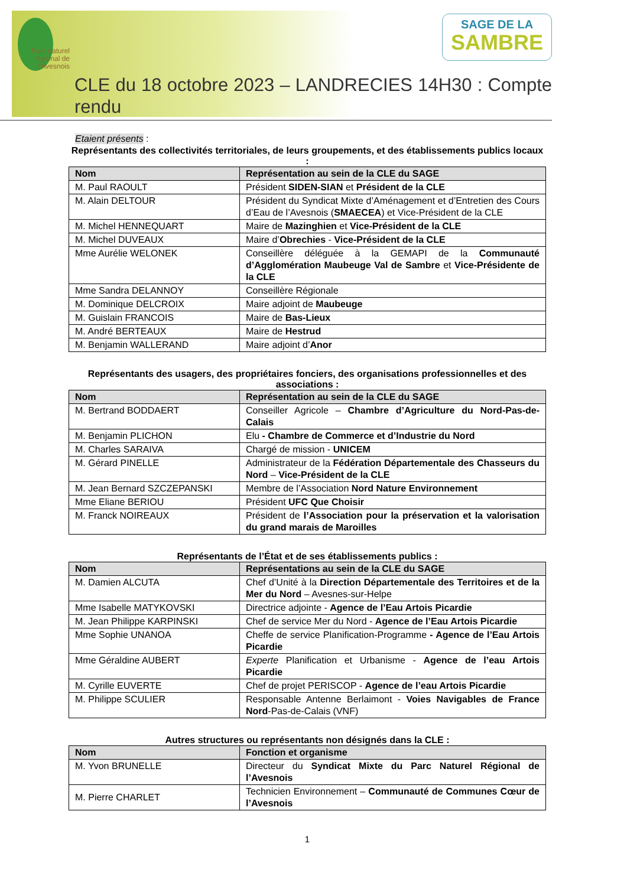Parc naturel régional de l'Avesnois
SAGE DE LA
SAMBRE
CLE du 18 octobre 2023 – LANDRECIES 14H30 : Compte rendu
Etaient présents
:
Représentants des collectivités territoriales, de leurs groupements, et des établissements publics locaux :
| Nom | Représentation au sein de la CLE du SAGE |
| --- | --- |
| M. Paul RAOULT | Président SIDEN-SIAN et Président de la CLE |
| M. Alain DELTOUR | Président du Syndicat Mixte d’Aménagement et d’Entretien des Cours d’Eau de l’Avesnois ( SMAECEA ) et Vice-Président de la CLE |
| M. Michel HENNEQUART | Maire de Mazinghien et Vice-Président de la CLE |
| M. Michel DUVEAUX | Maire d’ Obrechies - Vice-Président de la CLE |
| Mme Aurélie WELONEK | Conseillère déléguée à la GEMAPI de la Communauté d’Agglomération Maubeuge Val de Sambre et Vice-Présidente de la CLE |
| Mme Sandra DELANNOY | Conseillère Régionale |
| M. Dominique DELCROIX | Maire adjoint de Maubeuge |
| M. Guislain FRANCOIS | Maire de Bas-Lieux |
| M. André BERTEAUX | Maire de Hestrud |
| M. Benjamin WALLERAND | Maire adjoint d’ Anor |
Représentants des usagers, des propriétaires fonciers, des organisations professionnelles et des associations :
| Nom | Représentation au sein de la CLE du SAGE |
| --- | --- |
| M. Bertrand BODDAERT | Conseiller Agricole – Chambre d’Agriculture du Nord-Pas-de-Calais |
| M. Benjamin PLICHON | Elu - Chambre de Commerce et d’Industrie du Nord |
| M. Charles SARAIVA | Chargé de mission - UNICEM |
| M. Gérard PINELLE | Administrateur de la Fédération Départementale des Chasseurs du Nord – Vice-Président de la CLE |
| M. Jean Bernard SZCZEPANSKI | Membre de l’Association Nord Nature Environnement |
| Mme Eliane BERIOU | Président UFC Que Choisir |
| M. Franck NOIREAUX | Président de l’Association pour la préservation et la valorisation du grand marais de Maroilles |
Représentants de l’État et de ses établissements publics :
| Nom | Représentations au sein de la CLE du SAGE |
| --- | --- |
| M. Damien ALCUTA | Chef d’Unité à la Direction Départementale des Territoires et de la Mer du Nord – Avesnes-sur-Helpe |
| Mme Isabelle MATYKOVSKI | Directrice adjointe - Agence de l’Eau Artois Picardie |
| M. Jean Philippe KARPINSKI | Chef de service Mer du Nord - Agence de l’Eau Artois Picardie |
| Mme Sophie UNANOA | Cheffe de service Planification-Programme - Agence de l’Eau Artois Picardie |
| Mme Géraldine AUBERT | Experte Planification et Urbanisme - Agence de l’eau Artois Picardie |
| M. Cyrille EUVERTE | Chef de projet PERISCOP - Agence de l’eau Artois Picardie |
| M. Philippe SCULIER | Responsable Antenne Berlaimont - Voies Navigables de France Nord -Pas-de-Calais (VNF) |
Autres structures ou représentants non désignés dans la CLE :
| Nom | Fonction et organisme |
| --- | --- |
| M. Yvon BRUNELLE | Directeur du Syndicat Mixte du Parc Naturel Régional de l’Avesnois |
| M. Pierre CHARLET | Technicien Environnement – Communauté de Communes Cœur de l’Avesnois |
1